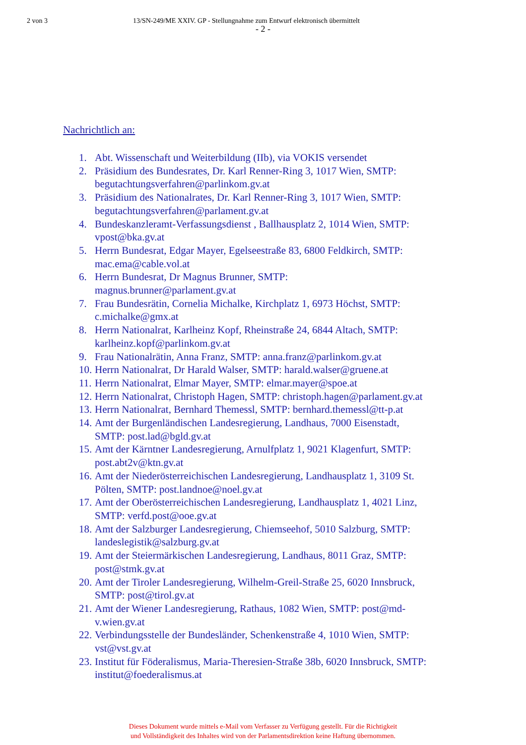2 von 3 13/SN-249/ME XXIV. GP - Stellungnahme zum Entwurf elektronisch übermittelt
- 2 -
Nachrichtlich an:
1. Abt. Wissenschaft und Weiterbildung (IIb), via VOKIS versendet
2. Präsidium des Bundesrates, Dr. Karl Renner-Ring 3, 1017 Wien, SMTP:
begutachtungsverfahren@parlinkom.gv.at
3. Präsidium des Nationalrates, Dr. Karl Renner-Ring 3, 1017 Wien, SMTP:
begutachtungsverfahren@parlament.gv.at
4. Bundeskanzleramt-Verfassungsdienst , Ballhausplatz 2, 1014 Wien, SMTP:
vpost@bka.gv.at
5. Herrn Bundesrat, Edgar Mayer, Egelseestraße 83, 6800 Feldkirch, SMTP:
mac.ema@cable.vol.at
6. Herrn Bundesrat, Dr Magnus Brunner, SMTP:
magnus.brunner@parlament.gv.at
7. Frau Bundesrätin, Cornelia Michalke, Kirchplatz 1, 6973 Höchst, SMTP:
c.michalke@gmx.at
8. Herrn Nationalrat, Karlheinz Kopf, Rheinstraße 24, 6844 Altach, SMTP:
karlheinz.kopf@parlinkom.gv.at
9. Frau Nationalrätin, Anna Franz, SMTP: anna.franz@parlinkom.gv.at
10. Herrn Nationalrat, Dr Harald Walser, SMTP: harald.walser@gruene.at
11. Herrn Nationalrat, Elmar Mayer, SMTP: elmar.mayer@spoe.at
12. Herrn Nationalrat, Christoph Hagen, SMTP: christoph.hagen@parlament.gv.at
13. Herrn Nationalrat, Bernhard Themessl, SMTP: bernhard.themessl@tt-p.at
14. Amt der Burgenländischen Landesregierung, Landhaus, 7000 Eisenstadt,
SMTP: post.lad@bgld.gv.at
15. Amt der Kärntner Landesregierung, Arnulfplatz 1, 9021 Klagenfurt, SMTP:
post.abt2v@ktn.gv.at
16. Amt der Niederösterreichischen Landesregierung, Landhausplatz 1, 3109 St.
Pölten, SMTP: post.landnoe@noel.gv.at
17. Amt der Oberösterreichischen Landesregierung, Landhausplatz 1, 4021 Linz,
SMTP: verfd.post@ooe.gv.at
18. Amt der Salzburger Landesregierung, Chiemseehof, 5010 Salzburg, SMTP:
landeslegistik@salzburg.gv.at
19. Amt der Steiermärkischen Landesregierung, Landhaus, 8011 Graz, SMTP:
post@stmk.gv.at
20. Amt der Tiroler Landesregierung, Wilhelm-Greil-Straße 25, 6020 Innsbruck,
SMTP: post@tirol.gv.at
21. Amt der Wiener Landesregierung, Rathaus, 1082 Wien, SMTP: post@md-
v.wien.gv.at
22. Verbindungsstelle der Bundesländer, Schenkenstraße 4, 1010 Wien, SMTP:
vst@vst.gv.at
23. Institut für Föderalismus, Maria-Theresien-Straße 38b, 6020 Innsbruck, SMTP:
institut@foederalismus.at
Dieses Dokument wurde mittels e-Mail vom Verfasser zu Verfügung gestellt. Für die Richtigkeit
und Vollständigkeit des Inhaltes wird von der Parlamentsdirektion keine Haftung übernommen.